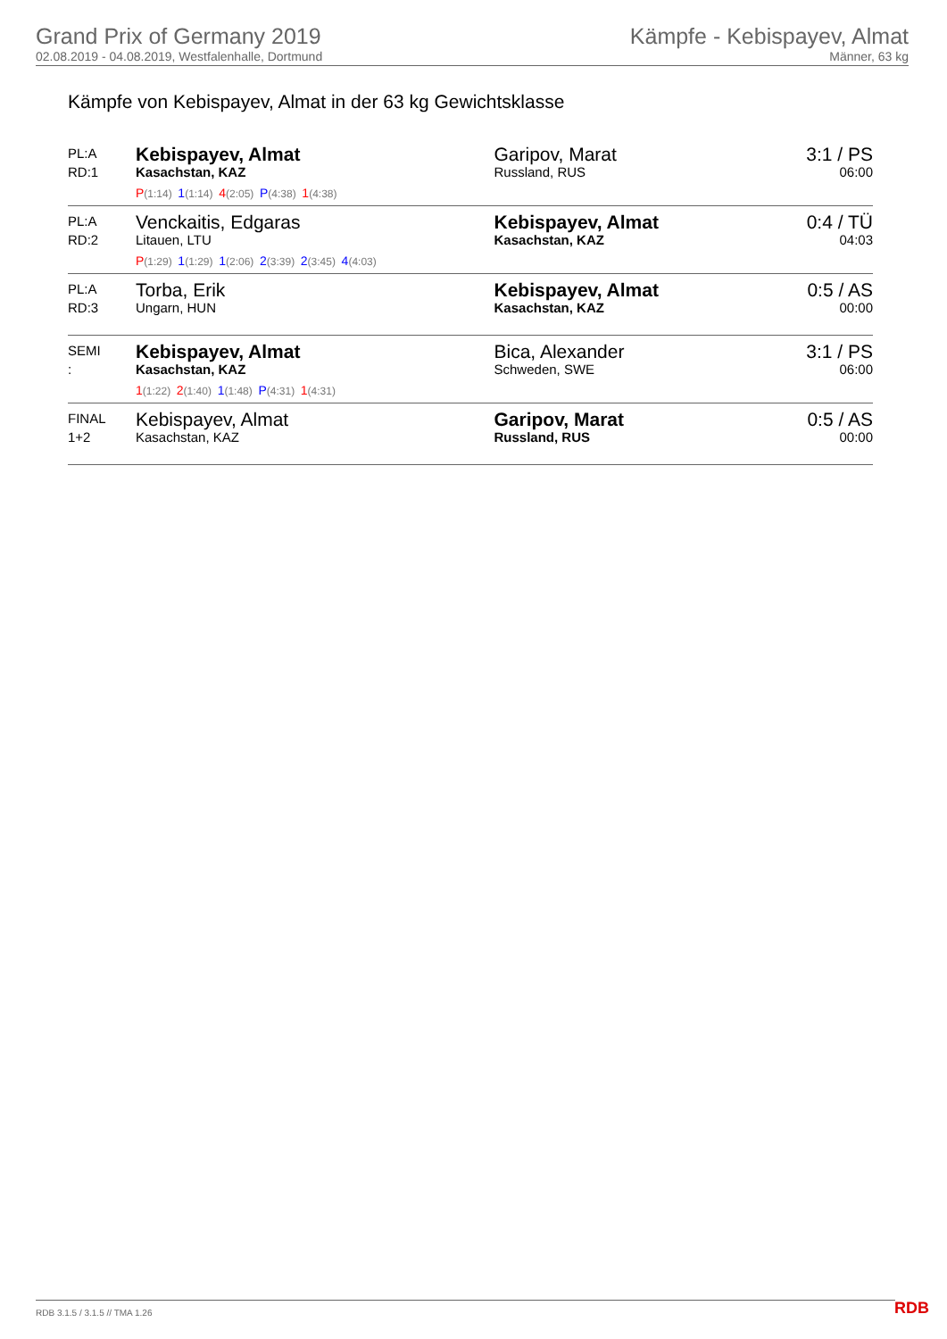Grand Prix of Germany 2019
02.08.2019 - 04.08.2019, Westfalenhalle, Dortmund
Kämpfe - Kebispayev, Almat
Männer, 63 kg
Kämpfe von Kebispayev, Almat in der 63 kg Gewichtsklasse
| PL:A RD:1 | Kebispayev, Almat Kasachstan, KAZ P (1:14) 1 (1:14) 4 (2:05) P (4:38) 1 (4:38) | Garipov, Marat Russland, RUS | 3:1 / PS 06:00 |
| PL:A RD:2 | Venckaitis, Edgaras Litauen, LTU P (1:29) 1 (1:29) 1 (2:06) 2 (3:39) 2 (3:45) 4 (4:03) | Kebispayev, Almat Kasachstan, KAZ | 0:4 / TÜ 04:03 |
| PL:A RD:3 | Torba, Erik Ungarn, HUN | Kebispayev, Almat Kasachstan, KAZ | 0:5 / AS 00:00 |
| SEMI : | Kebispayev, Almat Kasachstan, KAZ 1 (1:22) 2 (1:40) 1 (1:48) P (4:31) 1 (4:31) | Bica, Alexander Schweden, SWE | 3:1 / PS 06:00 |
| FINAL 1+2 | Kebispayev, Almat Kasachstan, KAZ | Garipov, Marat Russland, RUS | 0:5 / AS 00:00 |
RDB 3.1.5 / 3.1.5 // TMA 1.26 RDB